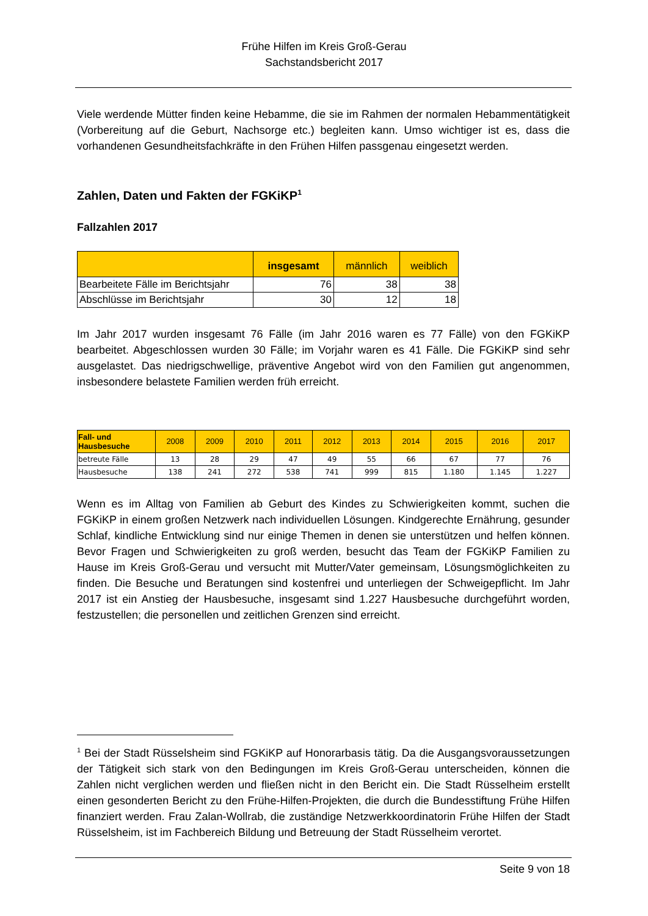Frühe Hilfen im Kreis Groß-Gerau
Sachstandsbericht 2017
Viele werdende Mütter finden keine Hebamme, die sie im Rahmen der normalen Hebammentätigkeit (Vorbereitung auf die Geburt, Nachsorge etc.) begleiten kann. Umso wichtiger ist es, dass die vorhandenen Gesundheitsfachkräfte in den Frühen Hilfen passgenau eingesetzt werden.
Zahlen, Daten und Fakten der FGKiKP<sup>1</sup>
Fallzahlen 2017
| | insgesamt | männlich | weiblich |
| --- | --- | --- | --- |
| Bearbeitete Fälle im Berichtsjahr | 76 | 38 | 38 |
| Abschlüsse im Berichtsjahr | 30 | 12 | 18 |
Im Jahr 2017 wurden insgesamt 76 Fälle (im Jahr 2016 waren es 77 Fälle) von den FGKiKP bearbeitet. Abgeschlossen wurden 30 Fälle; im Vorjahr waren es 41 Fälle. Die FGKiKP sind sehr ausgelastet. Das niedrigschwellige, präventive Angebot wird von den Familien gut angenommen, insbesondere belastete Familien werden früh erreicht.
| Fall- und Hausbesuche | 2008 | 2009 | 2010 | 2011 | 2012 | 2013 | 2014 | 2015 | 2016 | 2017 |
| --- | --- | --- | --- | --- | --- | --- | --- | --- | --- | --- |
| betreute Fälle | 13 | 28 | 29 | 47 | 49 | 55 | 66 | 67 | 77 | 76 |
| Hausbesuche | 138 | 241 | 272 | 538 | 741 | 999 | 815 | 1.180 | 1.145 | 1.227 |
Wenn es im Alltag von Familien ab Geburt des Kindes zu Schwierigkeiten kommt, suchen die FGKiKP in einem großen Netzwerk nach individuellen Lösungen. Kindgerechte Ernährung, gesunder Schlaf, kindliche Entwicklung sind nur einige Themen in denen sie unterstützen und helfen können. Bevor Fragen und Schwierigkeiten zu groß werden, besucht das Team der FGKiKP Familien zu Hause im Kreis Groß-Gerau und versucht mit Mutter/Vater gemeinsam, Lösungsmöglichkeiten zu finden. Die Besuche und Beratungen sind kostenfrei und unterliegen der Schweigepflicht. Im Jahr 2017 ist ein Anstieg der Hausbesuche, insgesamt sind 1.227 Hausbesuche durchgeführt worden, festzustellen; die personellen und zeitlichen Grenzen sind erreicht.
<sup>1</sup> Bei der Stadt Rüsselsheim sind FGKiKP auf Honorarbasis tätig. Da die Ausgangsvoraussetzungen der Tätigkeit sich stark von den Bedingungen im Kreis Groß-Gerau unterscheiden, können die Zahlen nicht verglichen werden und fließen nicht in den Bericht ein. Die Stadt Rüsselheim erstellt einen gesonderten Bericht zu den Frühe-Hilfen-Projekten, die durch die Bundesstiftung Frühe Hilfen finanziert werden. Frau Zalan-Wollrab, die zuständige Netzwerkkoordinatorin Frühe Hilfen der Stadt Rüsselsheim, ist im Fachbereich Bildung und Betreuung der Stadt Rüsselheim verortet.
Seite 9 von 18